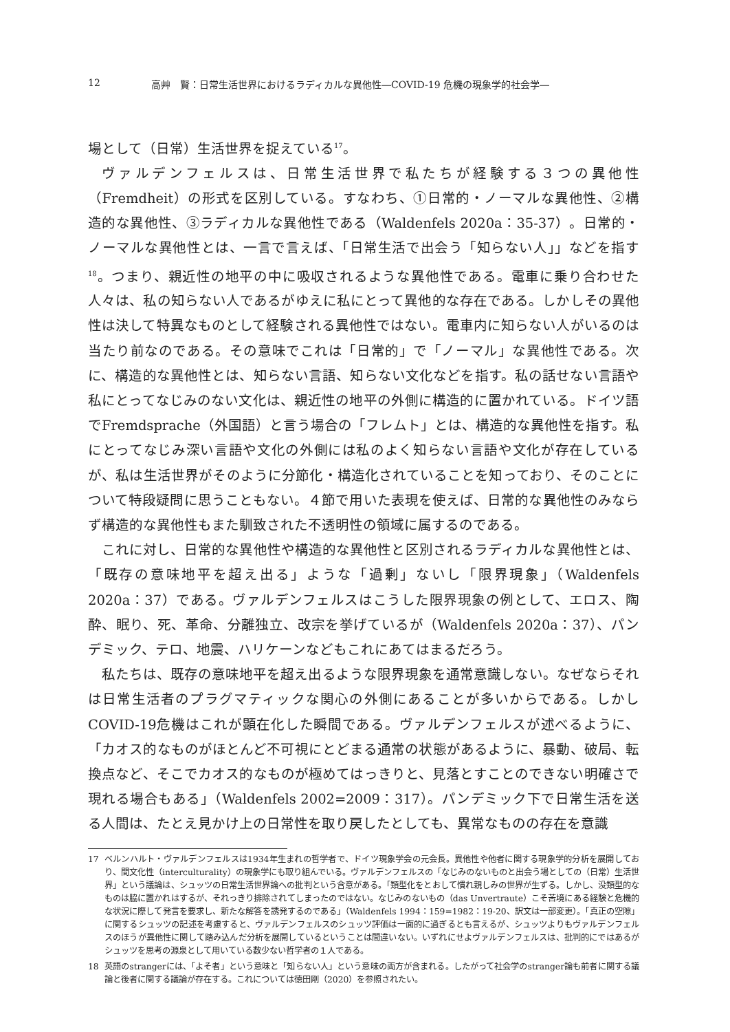12 高艸　賢：日常生活世界におけるラディカルな異他性―COVID-19 危機の現象学的社会学―
場として（日常）生活世界を捉えている<sup>17</sup>。
ヴァルデンフェルスは、日常生活世界で私たちが経験する３つの異他性（Fremdheit）の形式を区別している。すなわち、①日常的・ノーマルな異他性、②構造的な異他性、③ラディカルな異他性である（Waldenfels 2020a：35-37）。日常的・ノーマルな異他性とは、一言で言えば、「日常生活で出会う「知らない人」」などを指す<sup>18</sup>。つまり、親近性の地平の中に吸収されるような異他性である。電車に乗り合わせた人々は、私の知らない人であるがゆえに私にとって異他的な存在である。しかしその異他性は決して特異なものとして経験される異他性ではない。電車内に知らない人がいるのは当たり前なのである。その意味でこれは「日常的」で「ノーマル」な異他性である。次に、構造的な異他性とは、知らない言語、知らない文化などを指す。私の話せない言語や私にとってなじみのない文化は、親近性の地平の外側に構造的に置かれている。ドイツ語でFremdsprache（外国語）と言う場合の「フレムト」とは、構造的な異他性を指す。私にとってなじみ深い言語や文化の外側には私のよく知らない言語や文化が存在しているが、私は生活世界がそのように分節化・構造化されていることを知っており、そのことについて特段疑問に思うこともない。４節で用いた表現を使えば、日常的な異他性のみならず構造的な異他性もまた馴致された不透明性の領域に属するのである。
これに対し、日常的な異他性や構造的な異他性と区別されるラディカルな異他性とは、「既存の意味地平を超え出る」ような「過剰」ないし「限界現象」（Waldenfels 2020a：37）である。ヴァルデンフェルスはこうした限界現象の例として、エロス、陶酔、眠り、死、革命、分離独立、改宗を挙げているが（Waldenfels 2020a：37）、パンデミック、テロ、地震、ハリケーンなどもこれにあてはまるだろう。
私たちは、既存の意味地平を超え出るような限界現象を通常意識しない。なぜならそれは日常生活者のプラグマティックな関心の外側にあることが多いからである。しかしCOVID-19危機はこれが顕在化した瞬間である。ヴァルデンフェルスが述べるように、「カオス的なものがほとんど不可視にとどまる通常の状態があるように、暴動、破局、転換点など、そこでカオス的なものが極めてはっきりと、見落とすことのできない明確さで現れる場合もある」（Waldenfels 2002=2009：317）。パンデミック下で日常生活を送る人間は、たとえ見かけ上の日常性を取り戻したとしても、異常なものの存在を意識
17 ベルンハルト・ヴァルデンフェルスは1934年生まれの哲学者で、ドイツ現象学会の元会長。異他性や他者に関する現象学的分析を展開しており、間文化性（interculturality）の現象学にも取り組んでいる。ヴァルデンフェルスの「なじみのないものと出会う場としての（日常）生活世界」という議論は、シュッツの日常生活世界論への批判という含意がある。「類型化をとおして慣れ親しみの世界が生ずる。しかし、没類型的なものは脇に置かれはするが、それっきり排除されてしまったのではない。なじみのないもの（das Unvertraute）こそ苦境にある経験と危機的な状況に際して発言を要求し、新たな解答を誘発するのである」（Waldenfels 1994：159=1982：19-20、訳文は一部変更）。「真正の空隙」に関するシュッツの記述を考慮すると、ヴァルデンフェルスのシュッツ評価は一面的に過ぎるとも言えるが、シュッツよりもヴァルデンフェルスのほうが異他性に関して踏み込んだ分析を展開しているということは間違いない。いずれにせよヴァルデンフェルスは、批判的にではあるがシュッツを思考の源泉として用いている数少ない哲学者の１人である。
18 英語のstrangerには、「よそ者」という意味と「知らない人」という意味の両方が含まれる。したがって社会学のstranger論も前者に関する議論と後者に関する議論が存在する。これについては徳田剛（2020）を参照されたい。